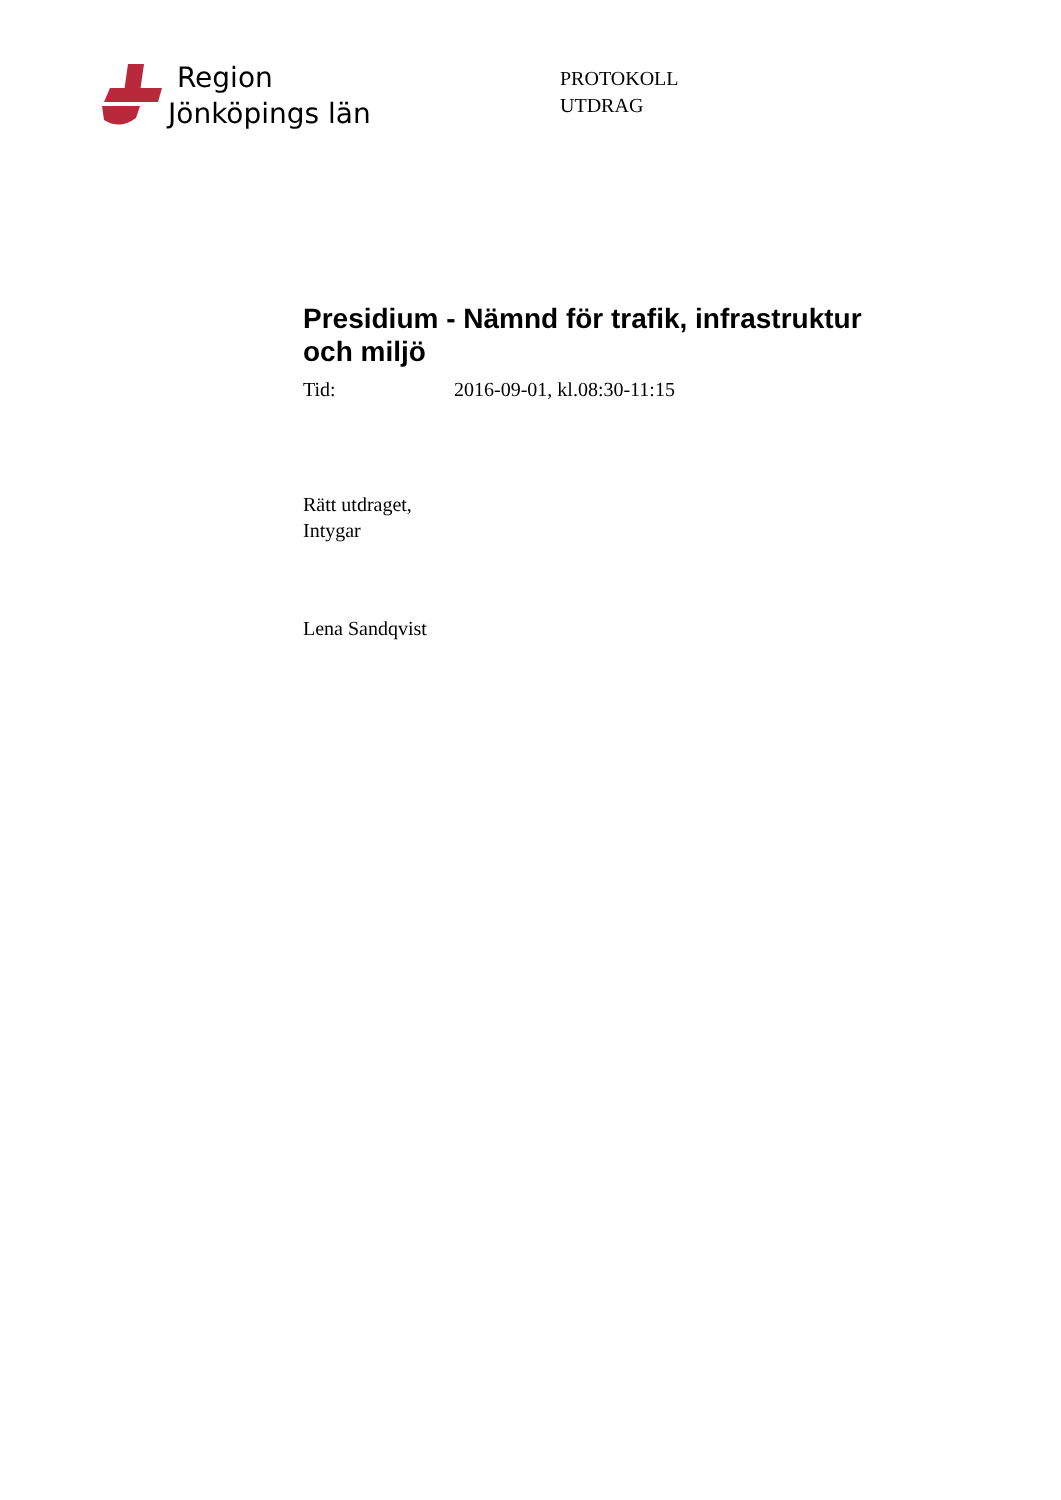Region
Jönköpings län
PROTOKOLL
UTDRAG
Presidium - Nämnd för trafik, infrastruktur och miljö
Tid: 2016-09-01, kl.08:30-11:15
Rätt utdraget,
Intygar
Lena Sandqvist